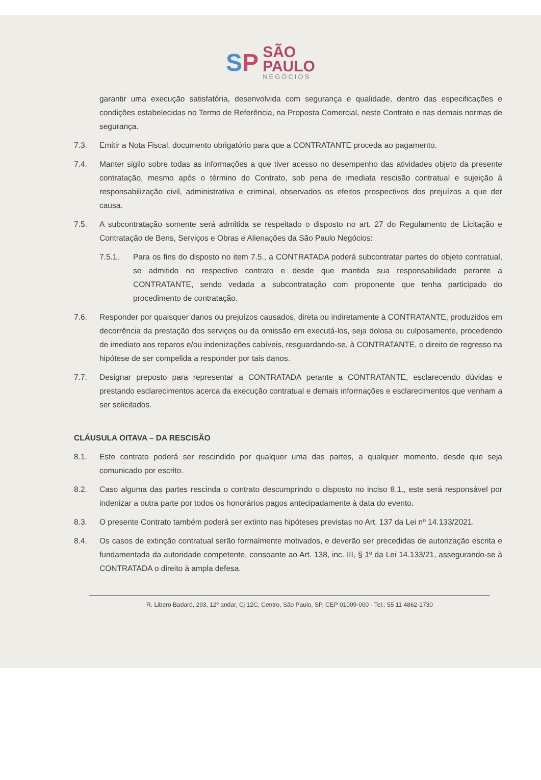SP
SÃO
PAULO
NEGÓCIOS
garantir uma execução satisfatória, desenvolvida com segurança e qualidade, dentro das especificações e condições estabelecidas no Termo de Referência, na Proposta Comercial, neste Contrato e nas demais normas de segurança.
7.3. Emitir a Nota Fiscal, documento obrigatório para que a CONTRATANTE proceda ao pagamento.
7.4. Manter sigilo sobre todas as informações a que tiver acesso no desempenho das atividades objeto da presente contratação, mesmo após o término do Contrato, sob pena de imediata rescisão contratual e sujeição à responsabilização civil, administrativa e criminal, observados os efeitos prospectivos dos prejuízos a que der causa.
7.5. A subcontratação somente será admitida se respeitado o disposto no art. 27 do Regulamento de Licitação e Contratação de Bens, Serviços e Obras e Alienações da São Paulo Negócios:
7.5.1. Para os fins do disposto no item 7.5., a CONTRATADA poderá subcontratar partes do objeto contratual, se admitido no respectivo contrato e desde que mantida sua responsabilidade perante a CONTRATANTE, sendo vedada a subcontratação com proponente que tenha participado do procedimento de contratação.
7.6. Responder por quaisquer danos ou prejuízos causados, direta ou indiretamente à CONTRATANTE, produzidos em decorrência da prestação dos serviços ou da omissão em executá-los, seja dolosa ou culposamente, procedendo de imediato aos reparos e/ou indenizações cabíveis, resguardando-se, à CONTRATANTE, o direito de regresso na hipótese de ser compelida a responder por tais danos.
7.7. Designar preposto para representar a CONTRATADA perante a CONTRATANTE, esclarecendo dúvidas e prestando esclarecimentos acerca da execução contratual e demais informações e esclarecimentos que venham a ser solicitados.
CLÁUSULA OITAVA – DA RESCISÃO
8.1. Este contrato poderá ser rescindido por qualquer uma das partes, a qualquer momento, desde que seja comunicado por escrito.
8.2. Caso alguma das partes rescinda o contrato descumprindo o disposto no inciso 8.1., este será responsável por indenizar a outra parte por todos os honorários pagos antecipadamente à data do evento.
8.3. O presente Contrato também poderá ser extinto nas hipóteses previstas no Art. 137 da Lei nº 14.133/2021.
8.4. Os casos de extinção contratual serão formalmente motivados, e deverão ser precedidas de autorização escrita e fundamentada da autoridade competente, consoante ao Art. 138, inc. III, § 1º da Lei 14.133/21, assegurando-se à CONTRATADA o direito à ampla defesa.
R. Libero Badaró, 293, 12º andar, Cj 12C, Centro, São Paulo, SP, CEP 01009-000 - Tel.: 55 11 4862-1730